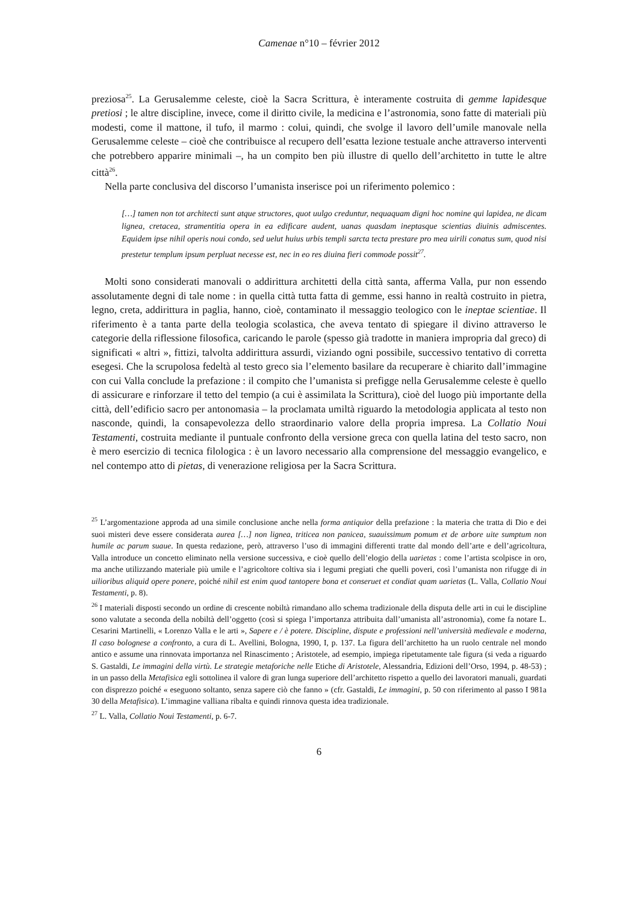Camenae n°10 – février 2012
preziosa<sup>25</sup>. La Gerusalemme celeste, cioè la Sacra Scrittura, è interamente costruita di gemme lapidesque pretiosi ; le altre discipline, invece, come il diritto civile, la medicina e l’astronomia, sono fatte di materiali più modesti, come il mattone, il tufo, il marmo : colui, quindi, che svolge il lavoro dell’umile manovale nella Gerusalemme celeste – cioè che contribuisce al recupero dell’esatta lezione testuale anche attraverso interventi che potrebbero apparire minimali –, ha un compito ben più illustre di quello dell’architetto in tutte le altre città<sup>26</sup>.
Nella parte conclusiva del discorso l’umanista inserisce poi un riferimento polemico :
[…] tamen non tot architecti sunt atque structores, quot uulgo creduntur, nequaquam digni hoc nomine qui lapidea, ne dicam lignea, cretacea, stramentitia opera in ea edificare audent, uanas quasdam ineptasque scientias diuinis admiscentes. Equidem ipse nihil operis noui condo, sed uelut huius urbis templi sarcta tecta prestare pro mea uirili conatus sum, quod nisi prestetur templum ipsum perpluat necesse est, nec in eo res diuina fieri commode possit<sup>27</sup>.
Molti sono considerati manovali o addirittura architetti della città santa, afferma Valla, pur non essendo assolutamente degni di tale nome : in quella città tutta fatta di gemme, essi hanno in realtà costruito in pietra, legno, creta, addirittura in paglia, hanno, cioè, contaminato il messaggio teologico con le ineptae scientiae. Il riferimento è a tanta parte della teologia scolastica, che aveva tentato di spiegare il divino attraverso le categorie della riflessione filosofica, caricando le parole (spesso già tradotte in maniera impropria dal greco) di significati « altri », fittizi, talvolta addirittura assurdi, viziando ogni possibile, successivo tentativo di corretta esegesi. Che la scrupolosa fedeltà al testo greco sia l’elemento basilare da recuperare è chiarito dall’immagine con cui Valla conclude la prefazione : il compito che l’umanista si prefigge nella Gerusalemme celeste è quello di assicurare e rinforzare il tetto del tempio (a cui è assimilata la Scrittura), cioè del luogo più importante della città, dell’edificio sacro per antonomasia – la proclamata umiltà riguardo la metodologia applicata al testo non nasconde, quindi, la consapevolezza dello straordinario valore della propria impresa. La Collatio Noui Testamenti, costruita mediante il puntuale confronto della versione greca con quella latina del testo sacro, non è mero esercizio di tecnica filologica : è un lavoro necessario alla comprensione del messaggio evangelico, e nel contempo atto di pietas, di venerazione religiosa per la Sacra Scrittura.
<sup>25</sup> L’argomentazione approda ad una simile conclusione anche nella forma antiquior della prefazione : la materia che tratta di Dio e dei suoi misteri deve essere considerata aurea […] non lignea, triticea non panicea, suauissimum pomum et de arbore uite sumptum non humile ac parum suaue. In questa redazione, però, attraverso l’uso di immagini differenti tratte dal mondo dell’arte e dell’agricoltura, Valla introduce un concetto eliminato nella versione successiva, e cioè quello dell’elogio della uarietas : come l’artista scolpisce in oro, ma anche utilizzando materiale più umile e l’agricoltore coltiva sia i legumi pregiati che quelli poveri, così l’umanista non rifugge di in uilioribus aliquid opere ponere, poiché nihil est enim quod tantopere bona et conseruet et condiat quam uarietas (L. Valla, Collatio Noui Testamenti, p. 8).
<sup>26</sup> I materiali disposti secondo un ordine di crescente nobiltà rimandano allo schema tradizionale della disputa delle arti in cui le discipline sono valutate a seconda della nobiltà dell’oggetto (così si spiega l’importanza attribuita dall’umanista all’astronomia), come fa notare L. Cesarini Martinelli, « Lorenzo Valla e le arti », Sapere e / è potere. Discipline, dispute e professioni nell’università medievale e moderna, Il caso bolognese a confronto, a cura di L. Avellini, Bologna, 1990, I, p. 137. La figura dell’architetto ha un ruolo centrale nel mondo antico e assume una rinnovata importanza nel Rinascimento ; Aristotele, ad esempio, impiega ripetutamente tale figura (si veda a riguardo S. Gastaldi, Le immagini della virtù. Le strategie metaforiche nelle Etiche di Aristotele, Alessandria, Edizioni dell’Orso, 1994, p. 48-53) ; in un passo della Metafisica egli sottolinea il valore di gran lunga superiore dell’architetto rispetto a quello dei lavoratori manuali, guardati con disprezzo poiché « eseguono soltanto, senza sapere ciò che fanno » (cfr. Gastaldi, Le immagini, p. 50 con riferimento al passo I 981a 30 della Metafisica). L’immagine valliana ribalta e quindi rinnova questa idea tradizionale.
<sup>27</sup> L. Valla, Collatio Noui Testamenti, p. 6-7.
6